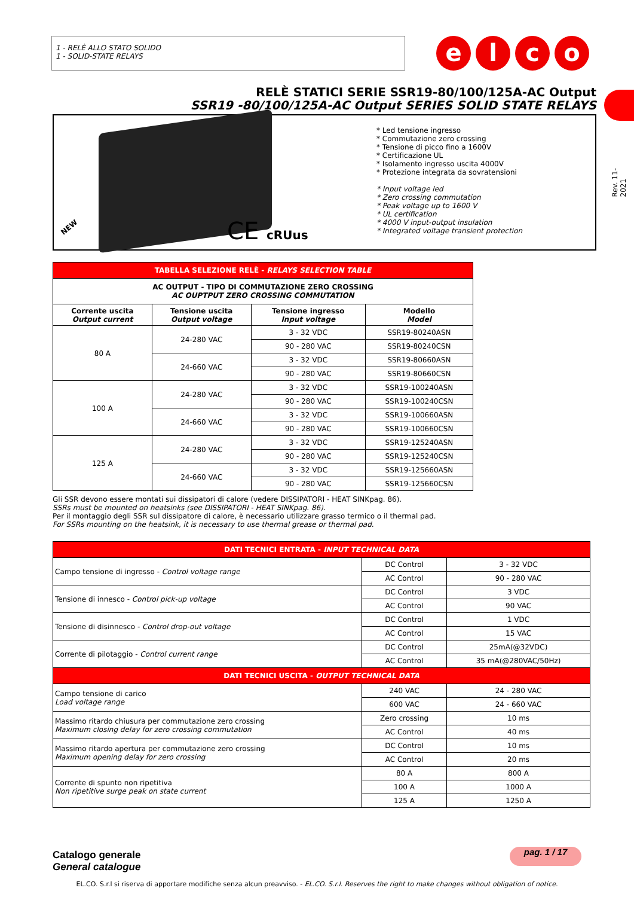1 - RELÈ ALLO STATO SOLIDO
1 - SOLID-STATE RELAYS
e l c o
Rev. 11-2021
RELÈ STATICI SERIE SSR19-80/100/125A-AC Output
SSR19 -80/100/125A-AC Output SERIES SOLID STATE RELAYS
NEW CE cRUus
* Led tensione ingresso
* Commutazione zero crossing
* Tensione di picco fino a 1600V
* Certificazione UL
* Isolamento ingresso uscita 4000V
* Protezione integrata da sovratensioni
* Input voltage led
* Zero crossing commutation
* Peak voltage up to 1600 V
* UL certification
* 4000 V input-output insulation
* Integrated voltage transient protection
| TABELLA SELEZIONE RELÈ - RELAYS SELECTION TABLE | | | |
| --- | --- | --- | --- |
| AC OUTPUT - TIPO DI COMMUTAZIONE ZERO CROSSING AC OUPTPUT ZERO CROSSING COMMUTATION | | | |
| Corrente uscita Output current | Tensione uscita Output voltage | Tensione ingresso Input voltage | Modello Model |
| 80 A | 24-280 VAC | 3 - 32 VDC | SSR19-80240ASN |
| | | 90 - 280 VAC | SSR19-80240CSN |
| | 24-660 VAC | 3 - 32 VDC | SSR19-80660ASN |
| | | 90 - 280 VAC | SSR19-80660CSN |
| 100 A | 24-280 VAC | 3 - 32 VDC | SSR19-100240ASN |
| | | 90 - 280 VAC | SSR19-100240CSN |
| | 24-660 VAC | 3 - 32 VDC | SSR19-100660ASN |
| | | 90 - 280 VAC | SSR19-100660CSN |
| 125 A | 24-280 VAC | 3 - 32 VDC | SSR19-125240ASN |
| | | 90 - 280 VAC | SSR19-125240CSN |
| | 24-660 VAC | 3 - 32 VDC | SSR19-125660ASN |
| | | 90 - 280 VAC | SSR19-125660CSN |
Gli SSR devono essere montati sui dissipatori di calore (vedere DISSIPATORI - HEAT SINKpag. 86).
SSRs must be mounted on heatsinks (see DISSIPATORI - HEAT SINKpag. 86).
Per il montaggio degli SSR sul dissipatore di calore, è necessario utilizzare grasso termico o il thermal pad.
For SSRs mounting on the heatsink, it is necessary to use thermal grease or thermal pad.
| DATI TECNICI ENTRATA - INPUT TECHNICAL DATA | | |
| --- | --- | --- |
| Campo tensione di ingresso - Control voltage range | DC Control | 3 - 32 VDC |
| | AC Control | 90 - 280 VAC |
| Tensione di innesco - Control pick-up voltage | DC Control | 3 VDC |
| | AC Control | 90 VAC |
| Tensione di disinnesco - Control drop-out voltage | DC Control | 1 VDC |
| | AC Control | 15 VAC |
| Corrente di pilotaggio - Control current range | DC Control | 25mA(@32VDC) |
| | AC Control | 35 mA(@280VAC/50Hz) |
| DATI TECNICI USCITA - OUTPUT TECHNICAL DATA | | |
| Campo tensione di carico Load voltage range | 240 VAC | 24 - 280 VAC |
| | 600 VAC | 24 - 660 VAC |
| Massimo ritardo chiusura per commutazione zero crossing Maximum closing delay for zero crossing commutation | Zero crossing | 10 ms |
| | AC Control | 40 ms |
| Massimo ritardo apertura per commutazione zero crossing Maximum opening delay for zero crossing | DC Control | 10 ms |
| | AC Control | 20 ms |
| Corrente di spunto non ripetitiva Non ripetitive surge peak on state current | 80 A | 800 A |
| | 100 A | 1000 A |
| | 125 A | 1250 A |
Catalogo generale
General catalogue
pag. 1 / 17
EL.CO. S.r.l si riserva di apportare modifiche senza alcun preavviso. - EL.CO. S.r.l. Reserves the right to make changes without obligation of notice.